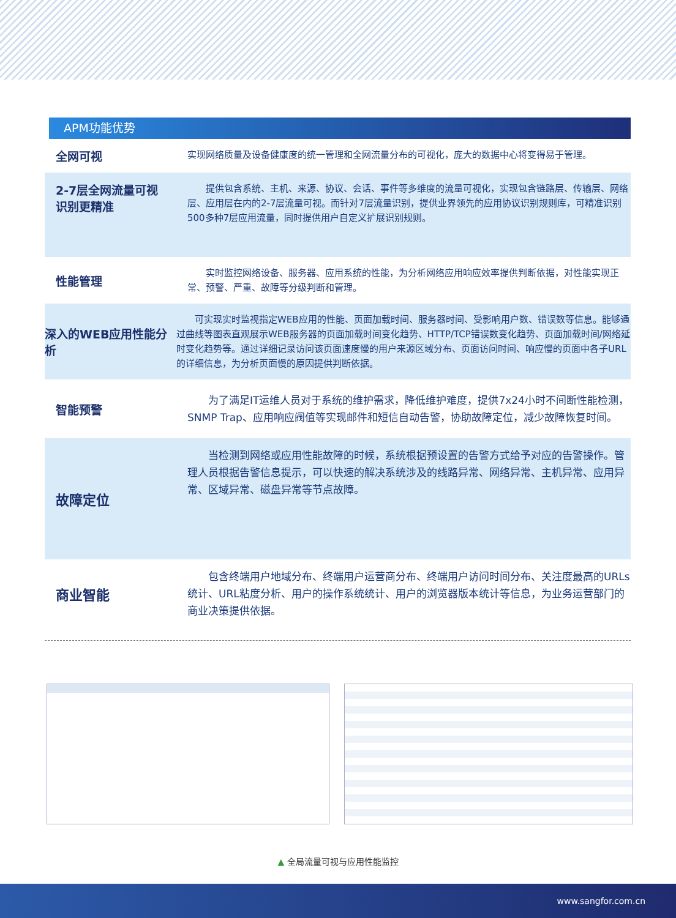APM功能优势
全网可视
实现网络质量及设备健康度的统一管理和全网流量分布的可视化，庞大的数据中心将变得易于管理。
2-7层全网流量可视
识别更精准
提供包含系统、主机、来源、协议、会话、事件等多维度的流量可视化，实现包含链路层、传输层、网络层、应用层在内的2-7层流量可视。而针对7层流量识别，提供业界领先的应用协议识别规则库，可精准识别500多种7层应用流量，同时提供用户自定义扩展识别规则。
性能管理
实时监控网络设备、服务器、应用系统的性能，为分析网络应用响应效率提供判断依据，对性能实现正常、预警、严重、故障等分级判断和管理。
深入的WEB应用性能分析
可实现实时监视指定WEB应用的性能、页面加载时间、服务器时间、受影响用户数、错误数等信息。能够通过曲线等图表直观展示WEB服务器的页面加载时间变化趋势、HTTP/TCP错误数变化趋势、页面加载时间/网络延时变化趋势等。通过详细记录访问该页面速度慢的用户来源区域分布、页面访问时间、响应慢的页面中各子URL的详细信息，为分析页面慢的原因提供判断依据。
智能预警
为了满足IT运维人员对于系统的维护需求，降低维护难度，提供7x24小时不间断性能检测，SNMP Trap、应用响应阀值等实现邮件和短信自动告警，协助故障定位，减少故障恢复时间。
故障定位
当检测到网络或应用性能故障的时候，系统根据预设置的告警方式给予对应的告警操作。管理人员根据告警信息提示，可以快速的解决系统涉及的线路异常、网络异常、主机异常、应用异常、区域异常、磁盘异常等节点故障。
商业智能
包含终端用户地域分布、终端用户运营商分布、终端用户访问时间分布、关注度最高的URLs统计、URL粘度分析、用户的操作系统统计、用户的浏览器版本统计等信息，为业务运营部门的商业决策提供依据。
▲ 全局流量可视与应用性能监控
www.sangfor.com.cn